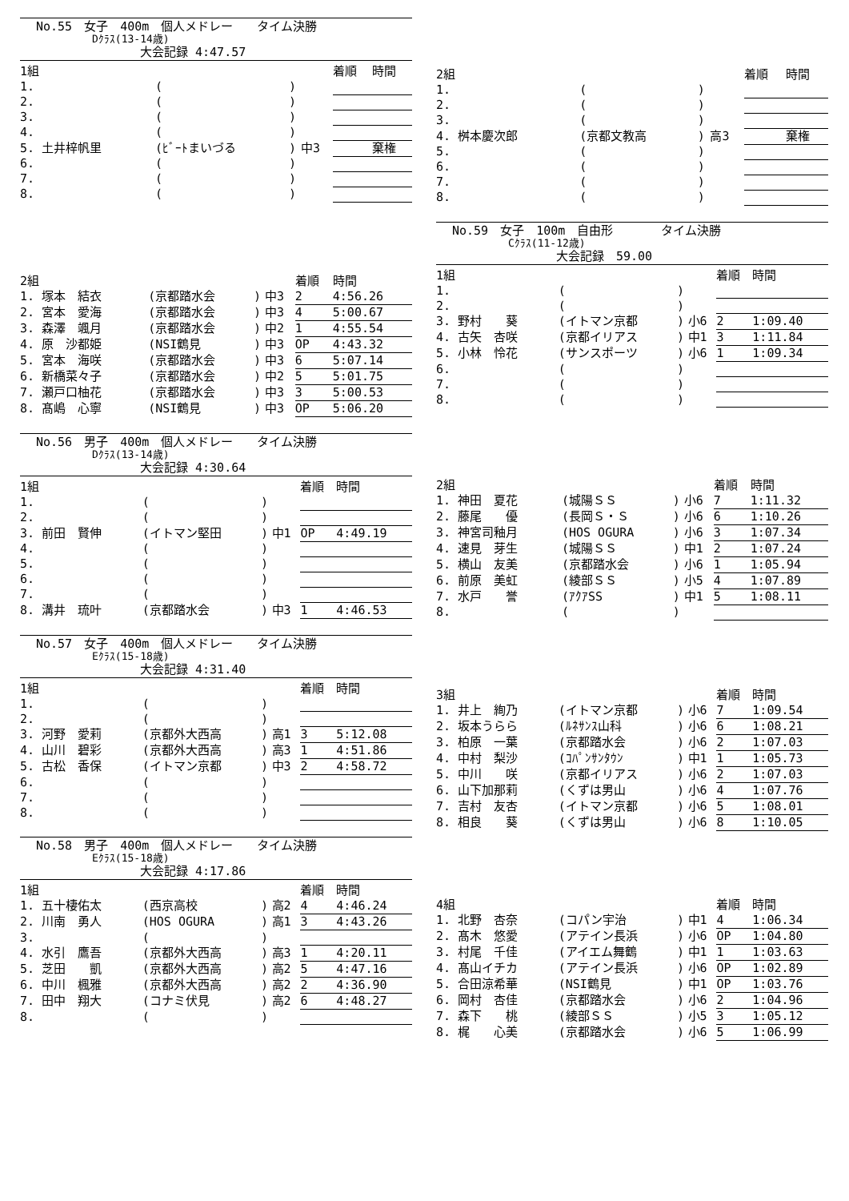No.55　女子　400m　個人メドレー　　タイム決勝
Dｸﾗｽ(13-14歳)
大会記録 4:47.57
| 1組 | | | | 着順 | 時間 |
| 1. | ( | ) | | | |
| 2. | ( | ) | | | |
| 3. | ( | ) | | | |
| 4. | ( | ) | | | |
| 5. 土井梓帆里 | (ﾋﾞｰﾄまいづる | ) | 中3 | | 棄権 |
| 6. | ( | ) | | | |
| 7. | ( | ) | | | |
| 8. | ( | ) | | | |
| 2組 | | | | 着順 | 時間 |
| 1. 塚本 結衣 | (京都踏水会 | ) | 中3 | 2 | 4:56.26 |
| 2. 宮本 愛海 | (京都踏水会 | ) | 中3 | 4 | 5:00.67 |
| 3. 森澤 颯月 | (京都踏水会 | ) | 中2 | 1 | 4:55.54 |
| 4. 原 沙都姫 | (NSI鶴見 | ) | 中3 | OP | 4:43.32 |
| 5. 宮本 海咲 | (京都踏水会 | ) | 中3 | 6 | 5:07.14 |
| 6. 新橋菜々子 | (京都踏水会 | ) | 中2 | 5 | 5:01.75 |
| 7. 瀬戸口柚花 | (京都踏水会 | ) | 中3 | 3 | 5:00.53 |
| 8. 髙嶋 心寧 | (NSI鶴見 | ) | 中3 | OP | 5:06.20 |
No.56　男子　400m　個人メドレー　　タイム決勝
Dｸﾗｽ(13-14歳)
大会記録 4:30.64
| 1組 | | | | 着順 | 時間 |
| 1. | ( | ) | | | |
| 2. | ( | ) | | | |
| 3. 前田 賢伸 | (イトマン堅田 | ) | 中1 | OP | 4:49.19 |
| 4. | ( | ) | | | |
| 5. | ( | ) | | | |
| 6. | ( | ) | | | |
| 7. | ( | ) | | | |
| 8. 溝井 琉叶 | (京都踏水会 | ) | 中3 | 1 | 4:46.53 |
No.57　女子　400m　個人メドレー　　タイム決勝
Eｸﾗｽ(15-18歳)
大会記録 4:31.40
| 1組 | | | | 着順 | 時間 |
| 1. | ( | ) | | | |
| 2. | ( | ) | | | |
| 3. 河野 愛莉 | (京都外大西高 | ) | 高1 | 3 | 5:12.08 |
| 4. 山川 碧彩 | (京都外大西高 | ) | 高3 | 1 | 4:51.86 |
| 5. 古松 香保 | (イトマン京都 | ) | 中3 | 2 | 4:58.72 |
| 6. | ( | ) | | | |
| 7. | ( | ) | | | |
| 8. | ( | ) | | | |
No.58　男子　400m　個人メドレー　　タイム決勝
Eｸﾗｽ(15-18歳)
大会記録 4:17.86
| 1組 | | | | 着順 | 時間 |
| 1. 五十棲佑太 | (西京高校 | ) | 高2 | 4 | 4:46.24 |
| 2. 川南 勇人 | (HOS OGURA | ) | 高1 | 3 | 4:43.26 |
| 3. | ( | ) | | | |
| 4. 水引 鷹吾 | (京都外大西高 | ) | 高3 | 1 | 4:20.11 |
| 5. 芝田 凱 | (京都外大西高 | ) | 高2 | 5 | 4:47.16 |
| 6. 中川 楓雅 | (京都外大西高 | ) | 高2 | 2 | 4:36.90 |
| 7. 田中 翔大 | (コナミ伏見 | ) | 高2 | 6 | 4:48.27 |
| 8. | ( | ) | | | |
| 2組 | | | | 着順 | 時間 |
| 1. | ( | ) | | | |
| 2. | ( | ) | | | |
| 3. | ( | ) | | | |
| 4. 桝本慶次郎 | (京都文教高 | ) | 高3 | | 棄権 |
| 5. | ( | ) | | | |
| 6. | ( | ) | | | |
| 7. | ( | ) | | | |
| 8. | ( | ) | | | |
No.59　女子　100m　自由形　　　　タイム決勝
Cｸﾗｽ(11-12歳)
大会記録　59.00
| 1組 | | | | 着順 | 時間 |
| 1. | ( | ) | | | |
| 2. | ( | ) | | | |
| 3. 野村 葵 | (イトマン京都 | ) | 小6 | 2 | 1:09.40 |
| 4. 古矢 杏咲 | (京都イリアス | ) | 中1 | 3 | 1:11.84 |
| 5. 小林 怜花 | (サンスポーツ | ) | 小6 | 1 | 1:09.34 |
| 6. | ( | ) | | | |
| 7. | ( | ) | | | |
| 8. | ( | ) | | | |
| 2組 | | | | 着順 | 時間 |
| 1. 神田 夏花 | (城陽ＳＳ | ) | 小6 | 7 | 1:11.32 |
| 2. 藤尾 優 | (長岡Ｓ・Ｓ | ) | 小6 | 6 | 1:10.26 |
| 3. 神宮司釉月 | (HOS OGURA | ) | 小6 | 3 | 1:07.34 |
| 4. 速見 芽生 | (城陽ＳＳ | ) | 中1 | 2 | 1:07.24 |
| 5. 横山 友美 | (京都踏水会 | ) | 小6 | 1 | 1:05.94 |
| 6. 前原 美虹 | (綾部ＳＳ | ) | 小5 | 4 | 1:07.89 |
| 7. 水戸 誉 | (ｱｸｱSS | ) | 中1 | 5 | 1:08.11 |
| 8. | ( | ) | | | |
| 3組 | | | | 着順 | 時間 |
| 1. 井上 絢乃 | (イトマン京都 | ) | 小6 | 7 | 1:09.54 |
| 2. 坂本うらら | (ﾙﾈｻﾝｽ山科 | ) | 小6 | 6 | 1:08.21 |
| 3. 柏原 一葉 | (京都踏水会 | ) | 小6 | 2 | 1:07.03 |
| 4. 中村 梨沙 | (ｺﾊﾟﾝｻﾝﾀｳﾝ | ) | 中1 | 1 | 1:05.73 |
| 5. 中川 咲 | (京都イリアス | ) | 小6 | 2 | 1:07.03 |
| 6. 山下加那莉 | (くずは男山 | ) | 小6 | 4 | 1:07.76 |
| 7. 吉村 友杏 | (イトマン京都 | ) | 小6 | 5 | 1:08.01 |
| 8. 相良 葵 | (くずは男山 | ) | 小6 | 8 | 1:10.05 |
| 4組 | | | | 着順 | 時間 |
| 1. 北野 杏奈 | (コパン宇治 | ) | 中1 | 4 | 1:06.34 |
| 2. 髙木 悠愛 | (アテイン長浜 | ) | 小6 | OP | 1:04.80 |
| 3. 村尾 千佳 | (アイエム舞鶴 | ) | 中1 | 1 | 1:03.63 |
| 4. 髙山イチカ | (アテイン長浜 | ) | 小6 | OP | 1:02.89 |
| 5. 合田涼希華 | (NSI鶴見 | ) | 中1 | OP | 1:03.76 |
| 6. 岡村 杏佳 | (京都踏水会 | ) | 小6 | 2 | 1:04.96 |
| 7. 森下 桃 | (綾部ＳＳ | ) | 小5 | 3 | 1:05.12 |
| 8. 梶 心美 | (京都踏水会 | ) | 小6 | 5 | 1:06.99 |